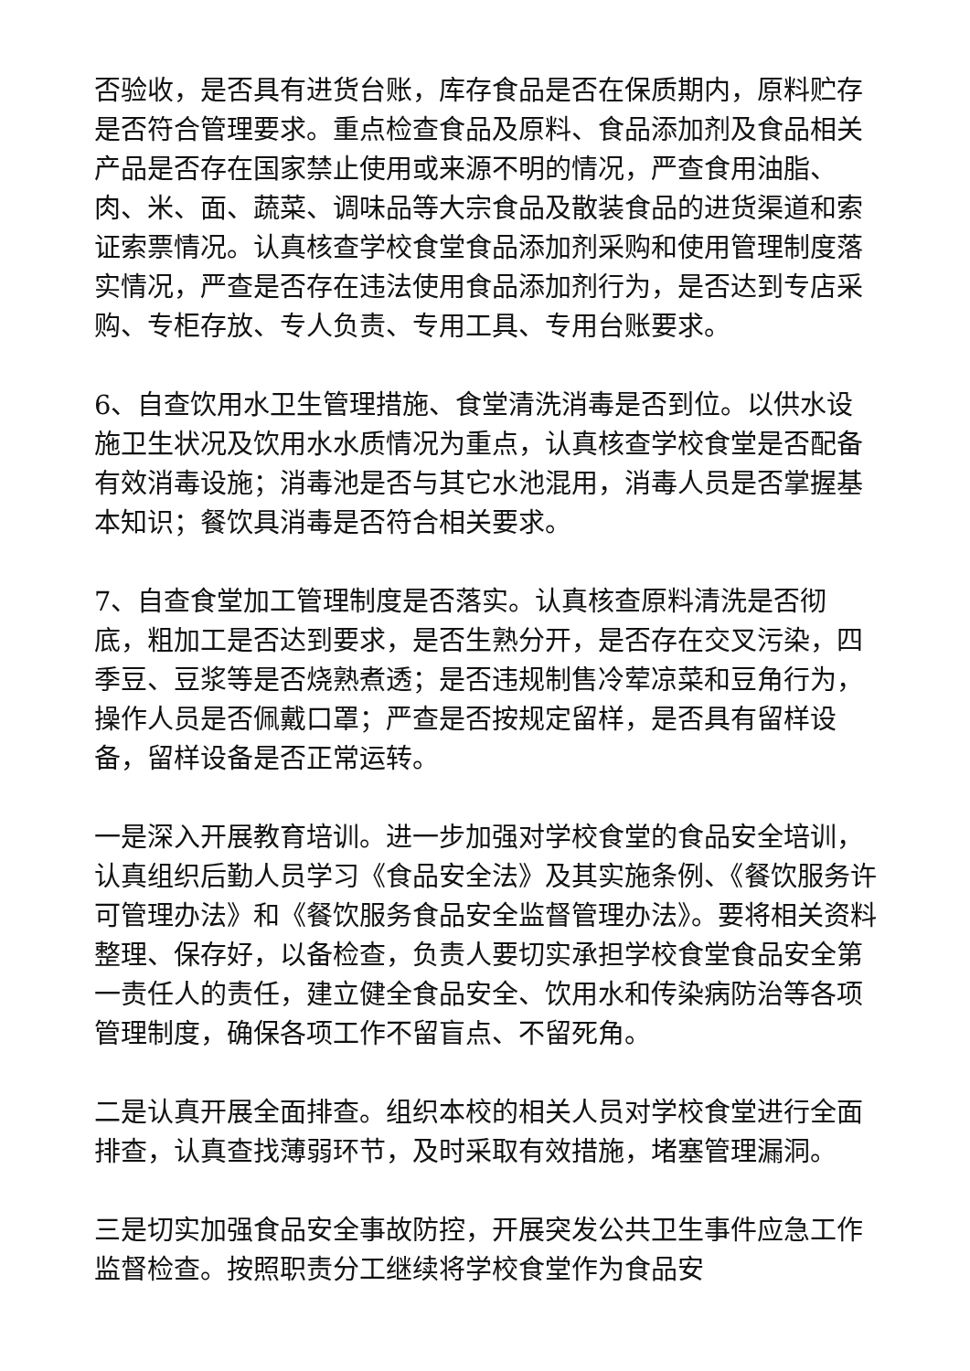否验收，是否具有进货台账，库存食品是否在保质期内，原料贮存是否符合管理要求。重点检查食品及原料、食品添加剂及食品相关产品是否存在国家禁止使用或来源不明的情况，严查食用油脂、肉、米、面、蔬菜、调味品等大宗食品及散装食品的进货渠道和索证索票情况。认真核查学校食堂食品添加剂采购和使用管理制度落实情况，严查是否存在违法使用食品添加剂行为，是否达到专店采购、专柜存放、专人负责、专用工具、专用台账要求。
6、自查饮用水卫生管理措施、食堂清洗消毒是否到位。以供水设施卫生状况及饮用水水质情况为重点，认真核查学校食堂是否配备有效消毒设施；消毒池是否与其它水池混用，消毒人员是否掌握基本知识；餐饮具消毒是否符合相关要求。
7、自查食堂加工管理制度是否落实。认真核查原料清洗是否彻底，粗加工是否达到要求，是否生熟分开，是否存在交叉污染，四季豆、豆浆等是否烧熟煮透；是否违规制售冷荤凉菜和豆角行为，操作人员是否佩戴口罩；严查是否按规定留样，是否具有留样设备，留样设备是否正常运转。
一是深入开展教育培训。进一步加强对学校食堂的食品安全培训，认真组织后勤人员学习《食品安全法》及其实施条例、《餐饮服务许可管理办法》和《餐饮服务食品安全监督管理办法》。要将相关资料整理、保存好，以备检查，负责人要切实承担学校食堂食品安全第一责任人的责任，建立健全食品安全、饮用水和传染病防治等各项管理制度，确保各项工作不留盲点、不留死角。
二是认真开展全面排查。组织本校的相关人员对学校食堂进行全面排查，认真查找薄弱环节，及时采取有效措施，堵塞管理漏洞。
三是切实加强食品安全事故防控，开展突发公共卫生事件应急工作监督检查。按照职责分工继续将学校食堂作为食品安